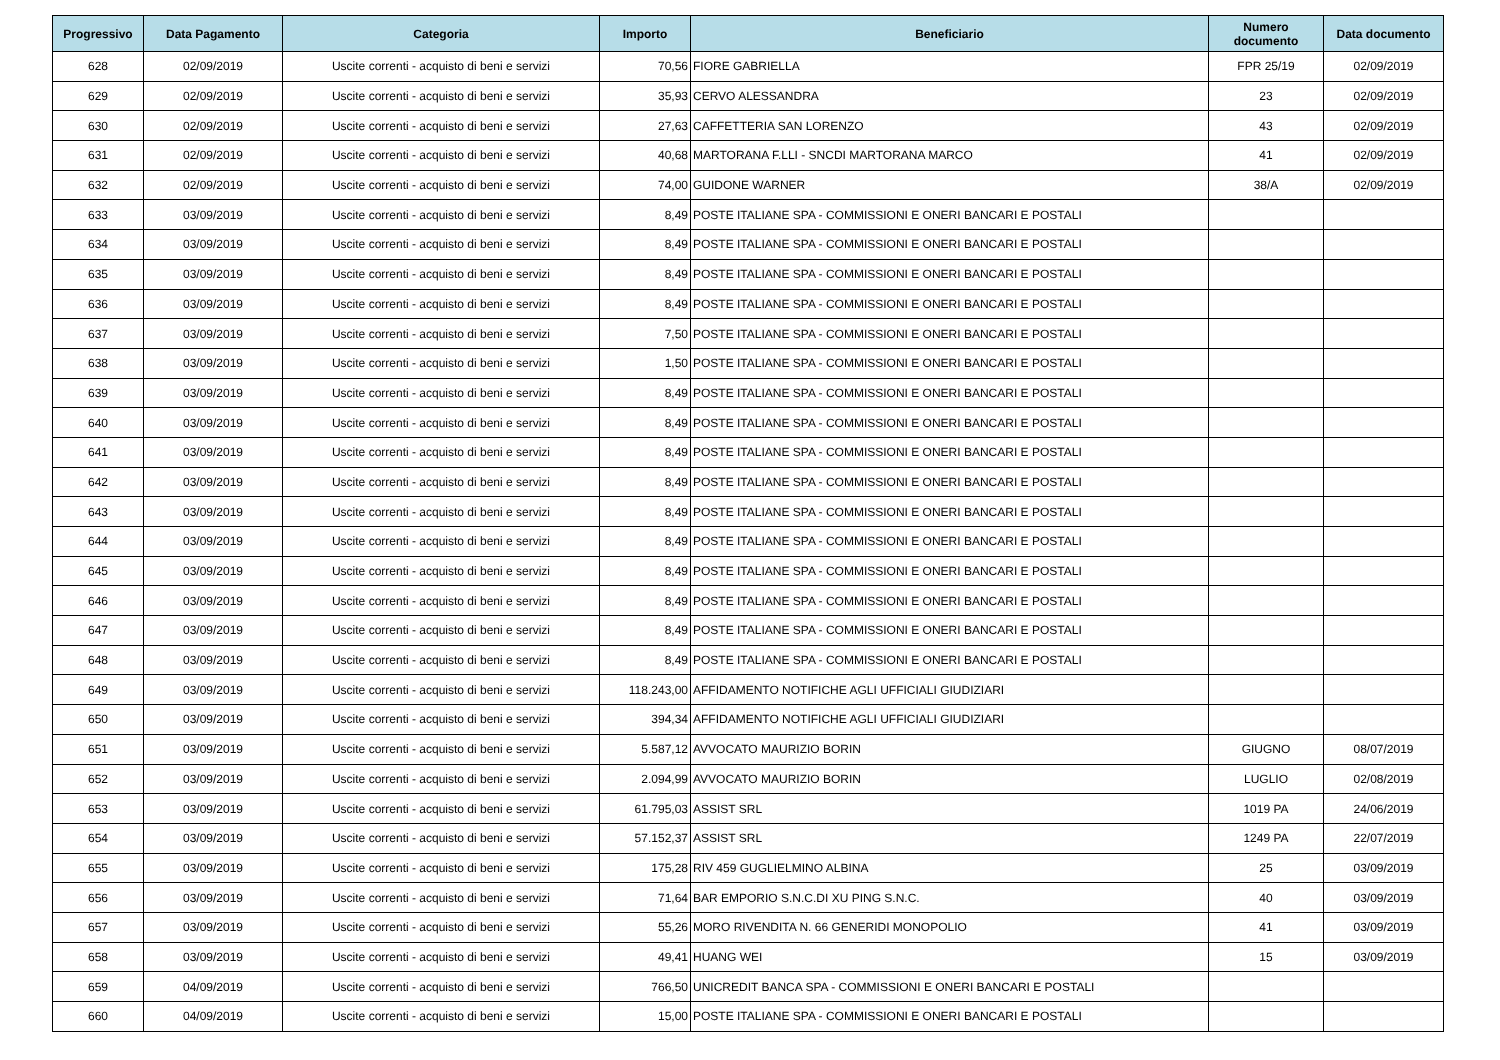| Progressivo | Data Pagamento | Categoria | Importo | Beneficiario | Numero documento | Data documento |
| --- | --- | --- | --- | --- | --- | --- |
| 628 | 02/09/2019 | Uscite correnti - acquisto di beni e servizi | 70,56 | FIORE GABRIELLA | FPR 25/19 | 02/09/2019 |
| 629 | 02/09/2019 | Uscite correnti - acquisto di beni e servizi | 35,93 | CERVO ALESSANDRA | 23 | 02/09/2019 |
| 630 | 02/09/2019 | Uscite correnti - acquisto di beni e servizi | 27,63 | CAFFETTERIA SAN LORENZO | 43 | 02/09/2019 |
| 631 | 02/09/2019 | Uscite correnti - acquisto di beni e servizi | 40,68 | MARTORANA F.LLI - SNCDI MARTORANA MARCO | 41 | 02/09/2019 |
| 632 | 02/09/2019 | Uscite correnti - acquisto di beni e servizi | 74,00 | GUIDONE WARNER | 38/A | 02/09/2019 |
| 633 | 03/09/2019 | Uscite correnti - acquisto di beni e servizi | 8,49 | POSTE ITALIANE SPA - COMMISSIONI E ONERI BANCARI E POSTALI | | |
| 634 | 03/09/2019 | Uscite correnti - acquisto di beni e servizi | 8,49 | POSTE ITALIANE SPA - COMMISSIONI E ONERI BANCARI E POSTALI | | |
| 635 | 03/09/2019 | Uscite correnti - acquisto di beni e servizi | 8,49 | POSTE ITALIANE SPA - COMMISSIONI E ONERI BANCARI E POSTALI | | |
| 636 | 03/09/2019 | Uscite correnti - acquisto di beni e servizi | 8,49 | POSTE ITALIANE SPA - COMMISSIONI E ONERI BANCARI E POSTALI | | |
| 637 | 03/09/2019 | Uscite correnti - acquisto di beni e servizi | 7,50 | POSTE ITALIANE SPA - COMMISSIONI E ONERI BANCARI E POSTALI | | |
| 638 | 03/09/2019 | Uscite correnti - acquisto di beni e servizi | 1,50 | POSTE ITALIANE SPA - COMMISSIONI E ONERI BANCARI E POSTALI | | |
| 639 | 03/09/2019 | Uscite correnti - acquisto di beni e servizi | 8,49 | POSTE ITALIANE SPA - COMMISSIONI E ONERI BANCARI E POSTALI | | |
| 640 | 03/09/2019 | Uscite correnti - acquisto di beni e servizi | 8,49 | POSTE ITALIANE SPA - COMMISSIONI E ONERI BANCARI E POSTALI | | |
| 641 | 03/09/2019 | Uscite correnti - acquisto di beni e servizi | 8,49 | POSTE ITALIANE SPA - COMMISSIONI E ONERI BANCARI E POSTALI | | |
| 642 | 03/09/2019 | Uscite correnti - acquisto di beni e servizi | 8,49 | POSTE ITALIANE SPA - COMMISSIONI E ONERI BANCARI E POSTALI | | |
| 643 | 03/09/2019 | Uscite correnti - acquisto di beni e servizi | 8,49 | POSTE ITALIANE SPA - COMMISSIONI E ONERI BANCARI E POSTALI | | |
| 644 | 03/09/2019 | Uscite correnti - acquisto di beni e servizi | 8,49 | POSTE ITALIANE SPA - COMMISSIONI E ONERI BANCARI E POSTALI | | |
| 645 | 03/09/2019 | Uscite correnti - acquisto di beni e servizi | 8,49 | POSTE ITALIANE SPA - COMMISSIONI E ONERI BANCARI E POSTALI | | |
| 646 | 03/09/2019 | Uscite correnti - acquisto di beni e servizi | 8,49 | POSTE ITALIANE SPA - COMMISSIONI E ONERI BANCARI E POSTALI | | |
| 647 | 03/09/2019 | Uscite correnti - acquisto di beni e servizi | 8,49 | POSTE ITALIANE SPA - COMMISSIONI E ONERI BANCARI E POSTALI | | |
| 648 | 03/09/2019 | Uscite correnti - acquisto di beni e servizi | 8,49 | POSTE ITALIANE SPA - COMMISSIONI E ONERI BANCARI E POSTALI | | |
| 649 | 03/09/2019 | Uscite correnti - acquisto di beni e servizi | 118.243,00 | AFFIDAMENTO NOTIFICHE AGLI UFFICIALI GIUDIZIARI | | |
| 650 | 03/09/2019 | Uscite correnti - acquisto di beni e servizi | 394,34 | AFFIDAMENTO NOTIFICHE AGLI UFFICIALI GIUDIZIARI | | |
| 651 | 03/09/2019 | Uscite correnti - acquisto di beni e servizi | 5.587,12 | AVVOCATO MAURIZIO BORIN | GIUGNO | 08/07/2019 |
| 652 | 03/09/2019 | Uscite correnti - acquisto di beni e servizi | 2.094,99 | AVVOCATO MAURIZIO BORIN | LUGLIO | 02/08/2019 |
| 653 | 03/09/2019 | Uscite correnti - acquisto di beni e servizi | 61.795,03 | ASSIST SRL | 1019 PA | 24/06/2019 |
| 654 | 03/09/2019 | Uscite correnti - acquisto di beni e servizi | 57.152,37 | ASSIST SRL | 1249 PA | 22/07/2019 |
| 655 | 03/09/2019 | Uscite correnti - acquisto di beni e servizi | 175,28 | RIV 459 GUGLIELMINO ALBINA | 25 | 03/09/2019 |
| 656 | 03/09/2019 | Uscite correnti - acquisto di beni e servizi | 71,64 | BAR EMPORIO S.N.C.DI XU PING S.N.C. | 40 | 03/09/2019 |
| 657 | 03/09/2019 | Uscite correnti - acquisto di beni e servizi | 55,26 | MORO RIVENDITA N. 66 GENERIDI MONOPOLIO | 41 | 03/09/2019 |
| 658 | 03/09/2019 | Uscite correnti - acquisto di beni e servizi | 49,41 | HUANG WEI | 15 | 03/09/2019 |
| 659 | 04/09/2019 | Uscite correnti - acquisto di beni e servizi | 766,50 | UNICREDIT BANCA SPA - COMMISSIONI E ONERI BANCARI E POSTALI | | |
| 660 | 04/09/2019 | Uscite correnti - acquisto di beni e servizi | 15,00 | POSTE ITALIANE SPA - COMMISSIONI E ONERI BANCARI E POSTALI | | |